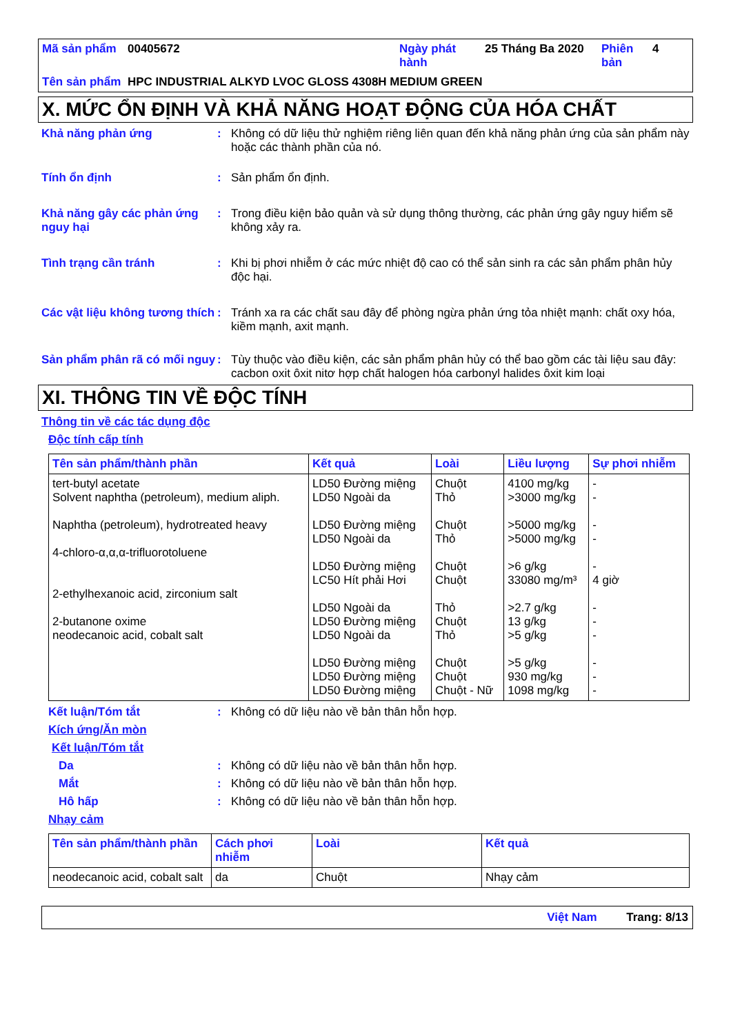| Mã sản phẩm | 00405672 | Ngày phát hành | 25 Tháng Ba 2020 | Phiên bản | 4 |
| Tên sản phẩm | HPC INDUSTRIAL ALKYD LVOC GLOSS 4308H MEDIUM GREEN | | | | |
X. MỨC ỔN ĐỊNH VÀ KHẢ NĂNG HOẠT ĐỘNG CỦA HÓA CHẤT
Khả năng phản ứng : Không có dữ liệu thử nghiệm riêng liên quan đến khả năng phản ứng của sản phẩm này hoặc các thành phần của nó.
Tính ổn định : Sản phẩm ổn định.
Khả năng gây các phản ứng nguy hại
: Trong điều kiện bảo quản và sử dụng thông thường, các phản ứng gây nguy hiểm sẽ không xảy ra.
Tình trạng cần tránh : Khi bị phơi nhiễm ở các mức nhiệt độ cao có thể sản sinh ra các sản phẩm phân hủy độc hại.
Các vật liệu không tương thích
: Tránh xa ra các chất sau đây để phòng ngừa phản ứng tỏa nhiệt mạnh: chất oxy hóa, kiềm mạnh, axit mạnh.
Sản phẩm phân rã có mối nguy
: Tùy thuộc vào điều kiện, các sản phẩm phân hủy có thể bao gồm các tài liệu sau đây: cacbon oxit ôxit nitơ hợp chất halogen hóa carbonyl halides ôxit kim loại
XI. THÔNG TIN VỀ ĐỘC TÍNH
Thông tin về các tác dụng độc
Độc tính cấp tính
| Tên sản phẩm/thành phần | Kết quả | Loài | Liều lượng | Sự phơi nhiễm |
| --- | --- | --- | --- | --- |
| tert-butyl acetate Solvent naphtha (petroleum), medium aliph. Naphtha (petroleum), hydrotreated heavy 4-chloro-α,α,α-trifluorotoluene 2-ethylhexanoic acid, zirconium salt 2-butanone oxime neodecanoic acid, cobalt salt | LD50 Đường miệng LD50 Ngoài da LD50 Đường miệng LD50 Ngoài da LD50 Đường miệng LC50 Hít phải Hơi LD50 Ngoài da LD50 Đường miệng LD50 Ngoài da LD50 Đường miệng LD50 Đường miệng LD50 Đường miệng | Chuột Thỏ Chuột Thỏ Chuột Chuột Thỏ Chuột Thỏ Chuột Chuột Chuột - Nữ | 4100 mg/kg >3000 mg/kg >5000 mg/kg >5000 mg/kg >6 g/kg 33080 mg/m³ >2.7 g/kg 13 g/kg >5 g/kg >5 g/kg 930 mg/kg 1098 mg/kg | - - - - - 4 giờ - - - - - - |
Kết luận/Tóm tắt : Không có dữ liệu nào về bản thân hỗn hợp.
Kích ứng/Ăn mòn
Kết luận/Tóm tắt
Da : Không có dữ liệu nào về bản thân hỗn hợp.
Mắt : Không có dữ liệu nào về bản thân hỗn hợp.
Hô hấp : Không có dữ liệu nào về bản thân hỗn hợp.
Nhạy cảm
| Tên sản phẩm/thành phần | Cách phơi nhiễm | Loài | Kết quả |
| --- | --- | --- | --- |
| neodecanoic acid, cobalt salt | da | Chuột | Nhạy cảm |
Việt Nam Trang: 8/13